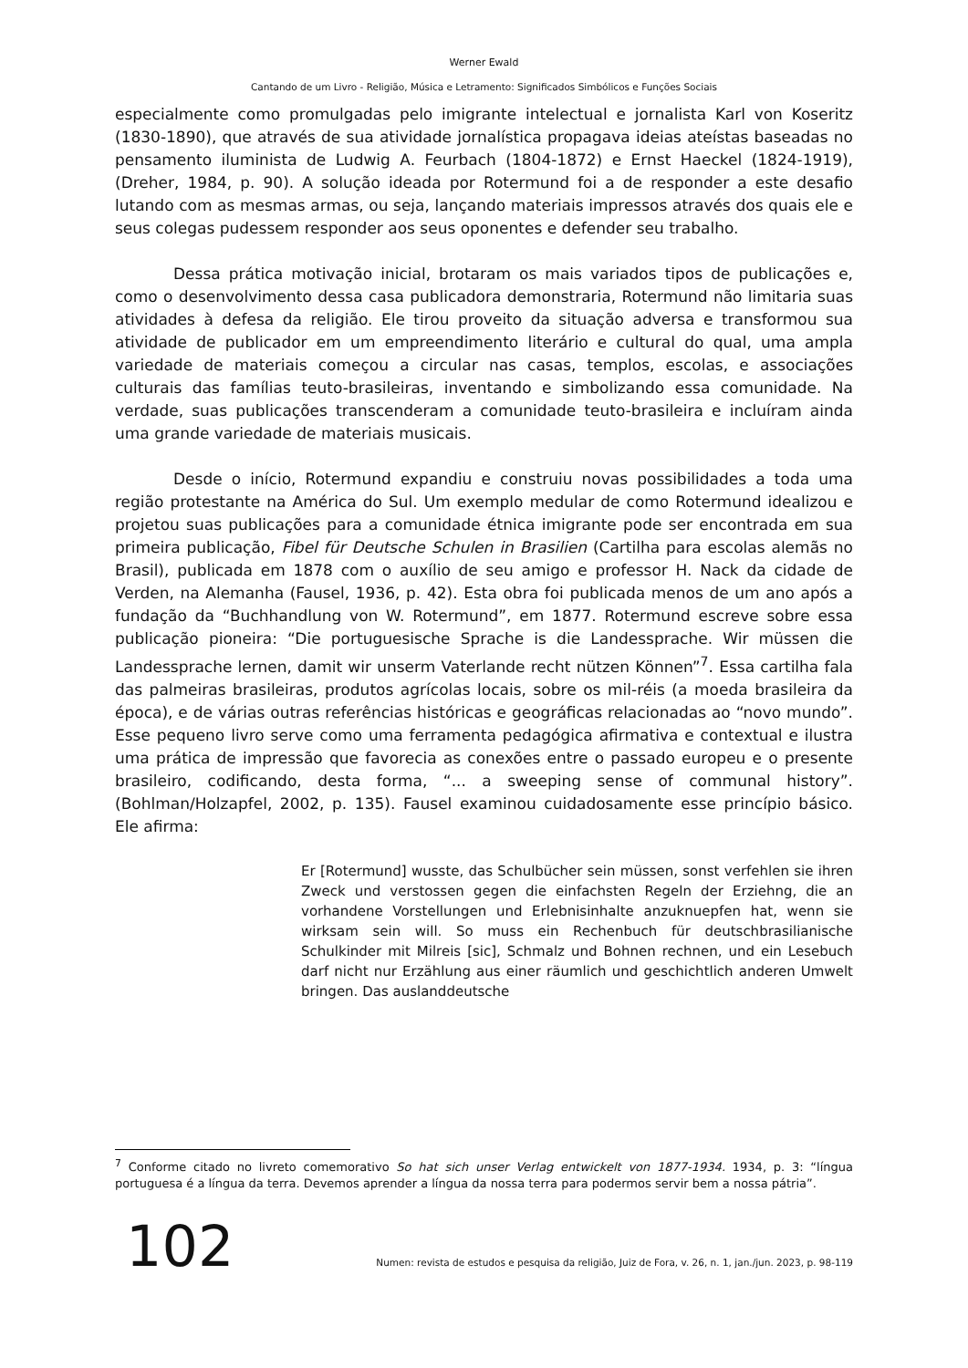Werner Ewald
Cantando de um Livro - Religião, Música e Letramento: Significados Simbólicos e Funções Sociais
especialmente como promulgadas pelo imigrante intelectual e jornalista Karl von Koseritz (1830-1890), que através de sua atividade jornalística propagava ideias ateístas baseadas no pensamento iluminista de Ludwig A. Feurbach (1804-1872) e Ernst Haeckel (1824-1919), (Dreher, 1984, p. 90). A solução ideada por Rotermund foi a de responder a este desafio lutando com as mesmas armas, ou seja, lançando materiais impressos através dos quais ele e seus colegas pudessem responder aos seus oponentes e defender seu trabalho.
Dessa prática motivação inicial, brotaram os mais variados tipos de publicações e, como o desenvolvimento dessa casa publicadora demonstraria, Rotermund não limitaria suas atividades à defesa da religião. Ele tirou proveito da situação adversa e transformou sua atividade de publicador em um empreendimento literário e cultural do qual, uma ampla variedade de materiais começou a circular nas casas, templos, escolas, e associações culturais das famílias teuto-brasileiras, inventando e simbolizando essa comunidade. Na verdade, suas publicações transcenderam a comunidade teuto-brasileira e incluíram ainda uma grande variedade de materiais musicais.
Desde o início, Rotermund expandiu e construiu novas possibilidades a toda uma região protestante na América do Sul. Um exemplo medular de como Rotermund idealizou e projetou suas publicações para a comunidade étnica imigrante pode ser encontrada em sua primeira publicação, Fibel für Deutsche Schulen in Brasilien (Cartilha para escolas alemãs no Brasil), publicada em 1878 com o auxílio de seu amigo e professor H. Nack da cidade de Verden, na Alemanha (Fausel, 1936, p. 42). Esta obra foi publicada menos de um ano após a fundação da “Buchhandlung von W. Rotermund”, em 1877. Rotermund escreve sobre essa publicação pioneira: “Die portuguesische Sprache is die Landessprache. Wir müssen die Landessprache lernen, damit wir unserm Vaterlande recht nützen Können”<sup>7</sup>. Essa cartilha fala das palmeiras brasileiras, produtos agrícolas locais, sobre os mil-réis (a moeda brasileira da época), e de várias outras referências históricas e geográficas relacionadas ao “novo mundo”. Esse pequeno livro serve como uma ferramenta pedagógica afirmativa e contextual e ilustra uma prática de impressão que favorecia as conexões entre o passado europeu e o presente brasileiro, codificando, desta forma, “... a sweeping sense of communal history”. (Bohlman/Holzapfel, 2002, p. 135). Fausel examinou cuidadosamente esse princípio básico. Ele afirma:
Er [Rotermund] wusste, das Schulbücher sein müssen, sonst verfehlen sie ihren Zweck und verstossen gegen die einfachsten Regeln der Erziehng, die an vorhandene Vorstellungen und Erlebnisinhalte anzuknuepfen hat, wenn sie wirksam sein will. So muss ein Rechenbuch für deutschbrasilianische Schulkinder mit Milreis [sic], Schmalz und Bohnen rechnen, und ein Lesebuch darf nicht nur Erzählung aus einer räumlich und geschichtlich anderen Umwelt bringen. Das auslanddeutsche
<sup>7</sup> Conforme citado no livreto comemorativo So hat sich unser Verlag entwickelt von 1877-1934. 1934, p. 3: “língua portuguesa é a língua da terra. Devemos aprender a língua da nossa terra para podermos servir bem a nossa pátria”.
102 Numen: revista de estudos e pesquisa da religião, Juiz de Fora, v. 26, n. 1, jan./jun. 2023, p. 98-119